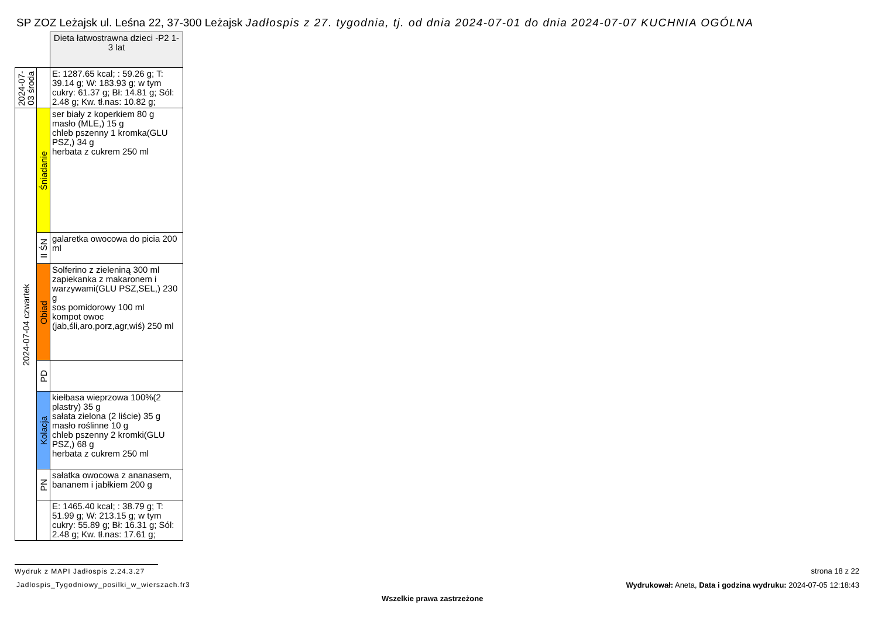SP ZOZ Leżajsk ul. Leśna 22, 37-300 Leżajsk Jadłospis z 27. tygodnia, tj. od dnia 2024-07-01 do dnia 2024-07-07 KUCHNIA OGÓLNA
| | | Dieta łatwostrawna dzieci -P2 1-3 lat |
| 2024-07-03 środa | | E: 1287.65 kcal; : 59.26 g; T: 39.14 g; W: 183.93 g; w tym cukry: 61.37 g; Bł: 14.81 g; Sól: 2.48 g; Kw. tł.nas: 10.82 g; |
| 2024-07-04 czwartek | Śniadanie | ser biały z koperkiem 80 g masło (MLE,) 15 g chleb pszenny 1 kromka(GLU PSZ,) 34 g herbata z cukrem 250 ml |
| | II ŚN | galaretka owocowa do picia 200 ml |
| | Obiad | Solferino z zieleniną 300 ml zapiekanka z makaronem i warzywami(GLU PSZ,SEL,) 230 g sos pomidorowy 100 ml kompot owoc (jab,śli,aro,porz,agr,wiś) 250 ml |
| | PD | |
| | Kolacja | kiełbasa wieprzowa 100%(2 plastry) 35 g sałata zielona (2 liście) 35 g masło roślinne 10 g chleb pszenny 2 kromki(GLU PSZ,) 68 g herbata z cukrem 250 ml |
| | PN | sałatka owocowa z ananasem, bananem i jabłkiem 200 g |
| | | E: 1465.40 kcal; : 38.79 g; T: 51.99 g; W: 213.15 g; w tym cukry: 55.89 g; Bł: 16.31 g; Sól: 2.48 g; Kw. tł.nas: 17.61 g; |
Wydruk z MAPI Jadłospis 2.24.3.27
Jadlospis_Tygodniowy_posilki_w_wierszach.fr3
strona 18 z 22
Wydrukował: Aneta, Data i godzina wydruku: 2024-07-05 12:18:43
Wszelkie prawa zastrzeżone